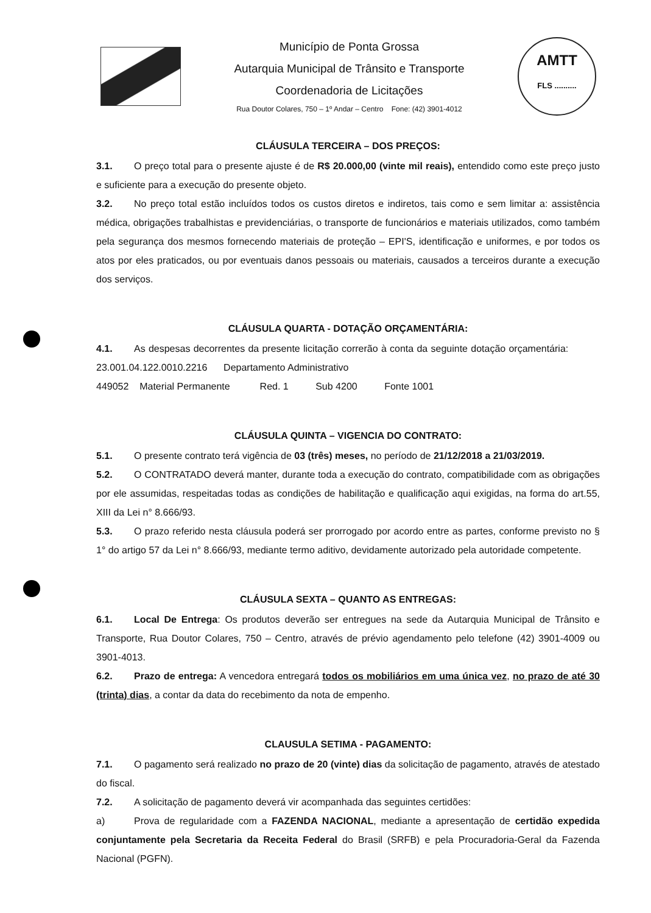Município de Ponta Grossa
Autarquia Municipal de Trânsito e Transporte
Coordenadoria de Licitações
Rua Doutor Colares, 750 – 1º Andar – Centro Fone: (42) 3901-4012
AMTT
FLS ..........
CLÁUSULA TERCEIRA – DOS PREÇOS:
3.1. O preço total para o presente ajuste é de R$ 20.000,00 (vinte mil reais), entendido como este preço justo e suficiente para a execução do presente objeto.
3.2. No preço total estão incluídos todos os custos diretos e indiretos, tais como e sem limitar a: assistência médica, obrigações trabalhistas e previdenciárias, o transporte de funcionários e materiais utilizados, como também pela segurança dos mesmos fornecendo materiais de proteção – EPI'S, identificação e uniformes, e por todos os atos por eles praticados, ou por eventuais danos pessoais ou materiais, causados a terceiros durante a execução dos serviços.
CLÁUSULA QUARTA - DOTAÇÃO ORÇAMENTÁRIA:
4.1. As despesas decorrentes da presente licitação correrão à conta da seguinte dotação orçamentária: 23.001.04.122.0010.2216 Departamento Administrativo
449052 Material Permanente Red. 1 Sub 4200 Fonte 1001
CLÁUSULA QUINTA – VIGENCIA DO CONTRATO:
5.1. O presente contrato terá vigência de 03 (três) meses, no período de 21/12/2018 a 21/03/2019.
5.2. O CONTRATADO deverá manter, durante toda a execução do contrato, compatibilidade com as obrigações por ele assumidas, respeitadas todas as condições de habilitação e qualificação aqui exigidas, na forma do art.55, XIII da Lei n° 8.666/93.
5.3. O prazo referido nesta cláusula poderá ser prorrogado por acordo entre as partes, conforme previsto no § 1° do artigo 57 da Lei n° 8.666/93, mediante termo aditivo, devidamente autorizado pela autoridade competente.
CLÁUSULA SEXTA – QUANTO AS ENTREGAS:
6.1. Local De Entrega: Os produtos deverão ser entregues na sede da Autarquia Municipal de Trânsito e Transporte, Rua Doutor Colares, 750 – Centro, através de prévio agendamento pelo telefone (42) 3901-4009 ou 3901-4013.
6.2. Prazo de entrega: A vencedora entregará todos os mobiliários em uma única vez, no prazo de até 30 (trinta) dias, a contar da data do recebimento da nota de empenho.
CLAUSULA SETIMA - PAGAMENTO:
7.1. O pagamento será realizado no prazo de 20 (vinte) dias da solicitação de pagamento, através de atestado do fiscal.
7.2. A solicitação de pagamento deverá vir acompanhada das seguintes certidões:
a) Prova de regularidade com a FAZENDA NACIONAL, mediante a apresentação de certidão expedida conjuntamente pela Secretaria da Receita Federal do Brasil (SRFB) e pela Procuradoria-Geral da Fazenda Nacional (PGFN).